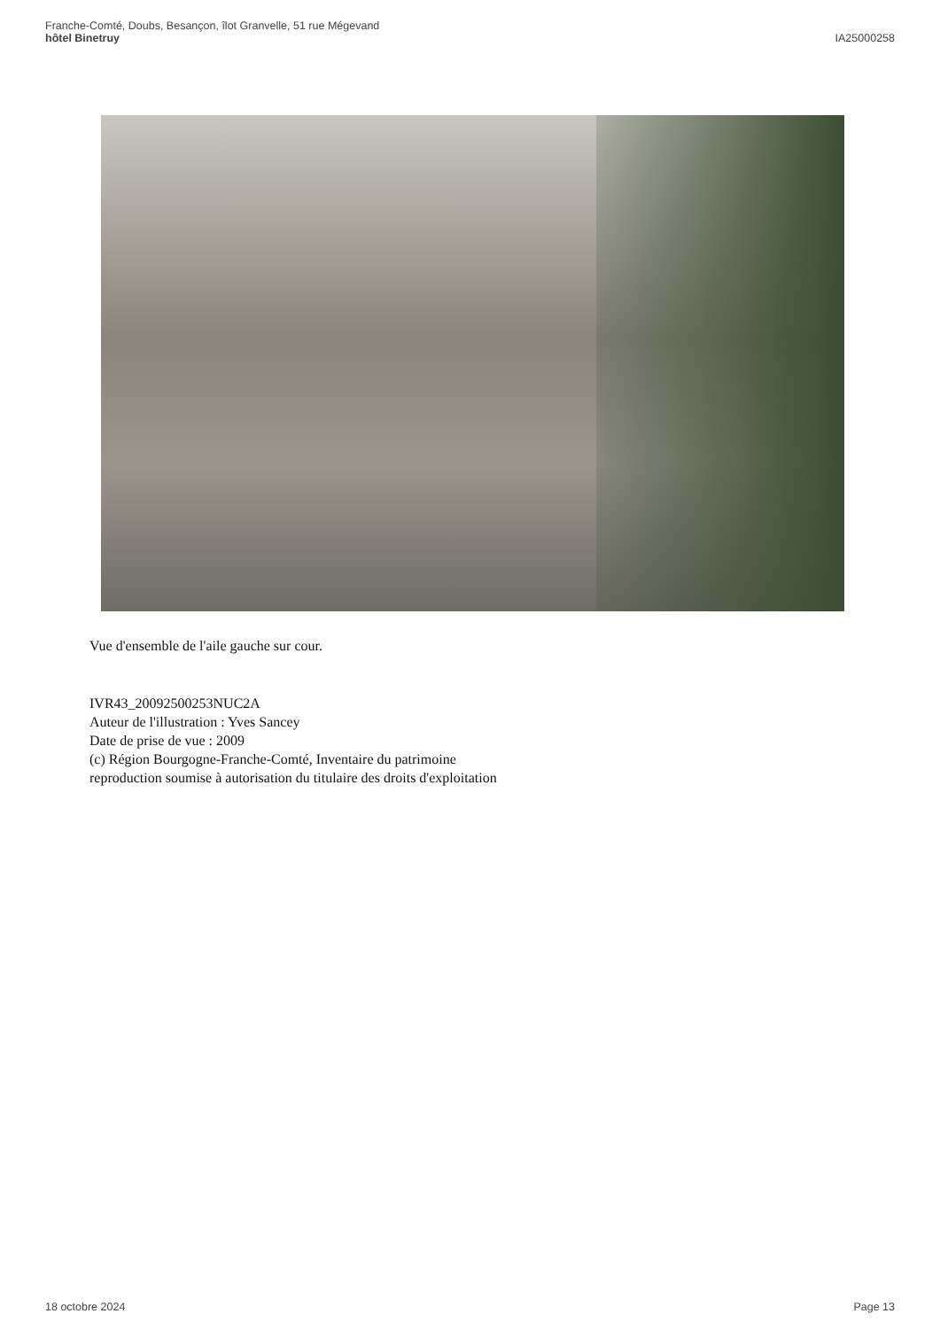Franche-Comté, Doubs, Besançon, îlot Granvelle, 51 rue Mégevand
hôtel Binetruy
IA25000258
Vue d'ensemble de l'aile gauche sur cour.
IVR43_20092500253NUC2A
Auteur de l'illustration : Yves Sancey
Date de prise de vue : 2009
(c) Région Bourgogne-Franche-Comté, Inventaire du patrimoine
reproduction soumise à autorisation du titulaire des droits d'exploitation
18 octobre 2024 Page 13